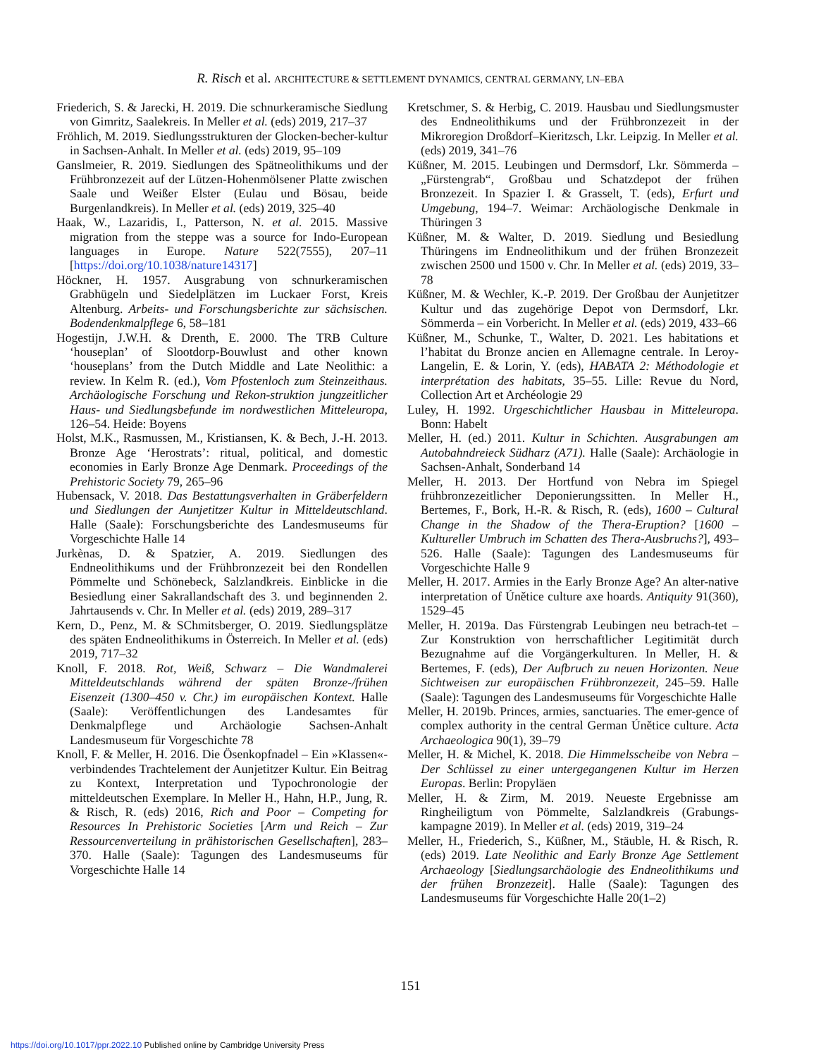R. Risch et al. ARCHITECTURE & SETTLEMENT DYNAMICS, CENTRAL GERMANY, LN–EBA
Friederich, S. & Jarecki, H. 2019. Die schnurkeramische Siedlung von Gimritz, Saalekreis. In Meller et al. (eds) 2019, 217–37
Fröhlich, M. 2019. Siedlungsstrukturen der Glocken-becher-kultur in Sachsen-Anhalt. In Meller et al. (eds) 2019, 95–109
Ganslmeier, R. 2019. Siedlungen des Spätneolithikums und der Frühbronzezeit auf der Lützen-Hohenmölsener Platte zwischen Saale und Weißer Elster (Eulau und Bösau, beide Burgenlandkreis). In Meller et al. (eds) 2019, 325–40
Haak, W., Lazaridis, I., Patterson, N. et al. 2015. Massive migration from the steppe was a source for Indo-European languages in Europe. Nature 522(7555), 207–11 [https://doi.org/10.1038/nature14317]
Höckner, H. 1957. Ausgrabung von schnurkeramischen Grabhügeln und Siedelplätzen im Luckaer Forst, Kreis Altenburg. Arbeits- und Forschungsberichte zur sächsischen. Bodendenkmalpflege 6, 58–181
Hogestijn, J.W.H. & Drenth, E. 2000. The TRB Culture ‘houseplan’ of Slootdorp-Bouwlust and other known ‘houseplans’ from the Dutch Middle and Late Neolithic: a review. In Kelm R. (ed.), Vom Pfostenloch zum Steinzeithaus. Archäologische Forschung und Rekon-struktion jungzeitlicher Haus- und Siedlungsbefunde im nordwestlichen Mitteleuropa, 126–54. Heide: Boyens
Holst, M.K., Rasmussen, M., Kristiansen, K. & Bech, J.-H. 2013. Bronze Age ‘Herostrats’: ritual, political, and domestic economies in Early Bronze Age Denmark. Proceedings of the Prehistoric Society 79, 265–96
Hubensack, V. 2018. Das Bestattungsverhalten in Gräberfeldern und Siedlungen der Aunjetitzer Kultur in Mitteldeutschland. Halle (Saale): Forschungsberichte des Landesmuseums für Vorgeschichte Halle 14
Jurkènas, D. & Spatzier, A. 2019. Siedlungen des Endneolithikums und der Frühbronzezeit bei den Rondellen Pömmelte und Schönebeck, Salzlandkreis. Einblicke in die Besiedlung einer Sakrallandschaft des 3. und beginnenden 2. Jahrtausends v. Chr. In Meller et al. (eds) 2019, 289–317
Kern, D., Penz, M. & SChmitsberger, O. 2019. Siedlungsplätze des späten Endneolithikums in Österreich. In Meller et al. (eds) 2019, 717–32
Knoll, F. 2018. Rot, Weiß, Schwarz – Die Wandmalerei Mitteldeutschlands während der späten Bronze-/frühen Eisenzeit (1300–450 v. Chr.) im europäischen Kontext. Halle (Saale): Veröffentlichungen des Landesamtes für Denkmalpflege und Archäologie Sachsen-Anhalt Landesmuseum für Vorgeschichte 78
Knoll, F. & Meller, H. 2016. Die Ösenkopfnadel – Ein »Klassen«-verbindendes Trachtelement der Aunjetitzer Kultur. Ein Beitrag zu Kontext, Interpretation und Typochronologie der mitteldeutschen Exemplare. In Meller H., Hahn, H.P., Jung, R. & Risch, R. (eds) 2016, Rich and Poor – Competing for Resources In Prehistoric Societies [Arm und Reich – Zur Ressourcenverteilung in prähistorischen Gesellschaften], 283–370. Halle (Saale): Tagungen des Landesmuseums für Vorgeschichte Halle 14
Kretschmer, S. & Herbig, C. 2019. Hausbau und Siedlungsmuster des Endneolithikums und der Frühbronzezeit in der Mikroregion Droßdorf–Kieritzsch, Lkr. Leipzig. In Meller et al. (eds) 2019, 341–76
Küßner, M. 2015. Leubingen und Dermsdorf, Lkr. Sömmerda – „Fürstengrab“, Großbau und Schatzdepot der frühen Bronzezeit. In Spazier I. & Grasselt, T. (eds), Erfurt und Umgebung, 194–7. Weimar: Archäologische Denkmale in Thüringen 3
Küßner, M. & Walter, D. 2019. Siedlung und Besiedlung Thüringens im Endneolithikum und der frühen Bronzezeit zwischen 2500 und 1500 v. Chr. In Meller et al. (eds) 2019, 33–78
Küßner, M. & Wechler, K.-P. 2019. Der Großbau der Aunjetitzer Kultur und das zugehörige Depot von Dermsdorf, Lkr. Sömmerda – ein Vorbericht. In Meller et al. (eds) 2019, 433–66
Küßner, M., Schunke, T., Walter, D. 2021. Les habitations et l’habitat du Bronze ancien en Allemagne centrale. In Leroy-Langelin, E. & Lorin, Y. (eds), HABATA 2: Méthodologie et interprétation des habitats, 35–55. Lille: Revue du Nord, Collection Art et Archéologie 29
Luley, H. 1992. Urgeschichtlicher Hausbau in Mitteleuropa. Bonn: Habelt
Meller, H. (ed.) 2011. Kultur in Schichten. Ausgrabungen am Autobahndreieck Südharz (A71). Halle (Saale): Archäologie in Sachsen-Anhalt, Sonderband 14
Meller, H. 2013. Der Hortfund von Nebra im Spiegel frühbronzezeitlicher Deponierungssitten. In Meller H., Bertemes, F., Bork, H.-R. & Risch, R. (eds), 1600 – Cultural Change in the Shadow of the Thera-Eruption? [1600 – Kultureller Umbruch im Schatten des Thera-Ausbruchs?], 493–526. Halle (Saale): Tagungen des Landesmuseums für Vorgeschichte Halle 9
Meller, H. 2017. Armies in the Early Bronze Age? An alter-native interpretation of Únětice culture axe hoards. Antiquity 91(360), 1529–45
Meller, H. 2019a. Das Fürstengrab Leubingen neu betrach-tet – Zur Konstruktion von herrschaftlicher Legitimität durch Bezugnahme auf die Vorgängerkulturen. In Meller, H. & Bertemes, F. (eds), Der Aufbruch zu neuen Horizonten. Neue Sichtweisen zur europäischen Frühbronzezeit, 245–59. Halle (Saale): Tagungen des Landesmuseums für Vorgeschichte Halle
Meller, H. 2019b. Princes, armies, sanctuaries. The emer-gence of complex authority in the central German Únětice culture. Acta Archaeologica 90(1), 39–79
Meller, H. & Michel, K. 2018. Die Himmelsscheibe von Nebra – Der Schlüssel zu einer untergegangenen Kultur im Herzen Europas. Berlin: Propyläen
Meller, H. & Zirm, M. 2019. Neueste Ergebnisse am Ringheiligtum von Pömmelte, Salzlandkreis (Grabungs-kampagne 2019). In Meller et al. (eds) 2019, 319–24
Meller, H., Friederich, S., Küßner, M., Stäuble, H. & Risch, R. (eds) 2019. Late Neolithic and Early Bronze Age Settlement Archaeology [Siedlungsarchäologie des Endneolithikums und der frühen Bronzezeit]. Halle (Saale): Tagungen des Landesmuseums für Vorgeschichte Halle 20(1–2)
151
https://doi.org/10.1017/ppr.2022.10 Published online by Cambridge University Press